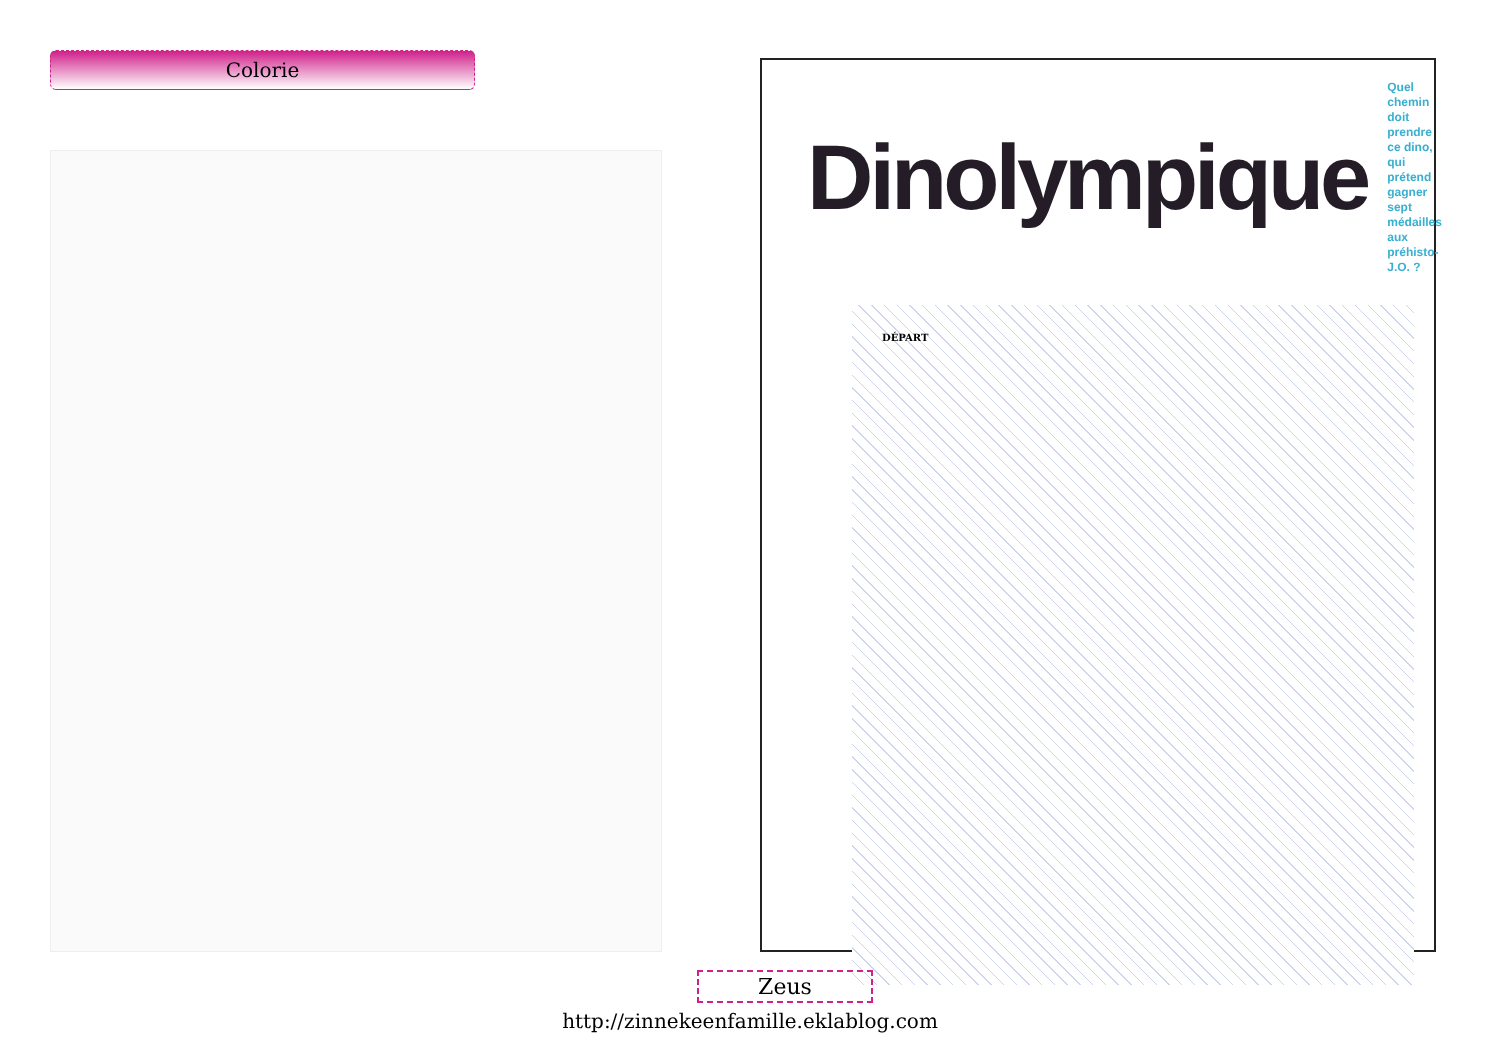Colorie
Dinolympique
Quel chemin doit
prendre ce dino,
qui prétend gagner
sept médailles
aux préhisto-J.O. ?
DÉPART
Zeus
http://zinnekeenfamille.eklablog.com